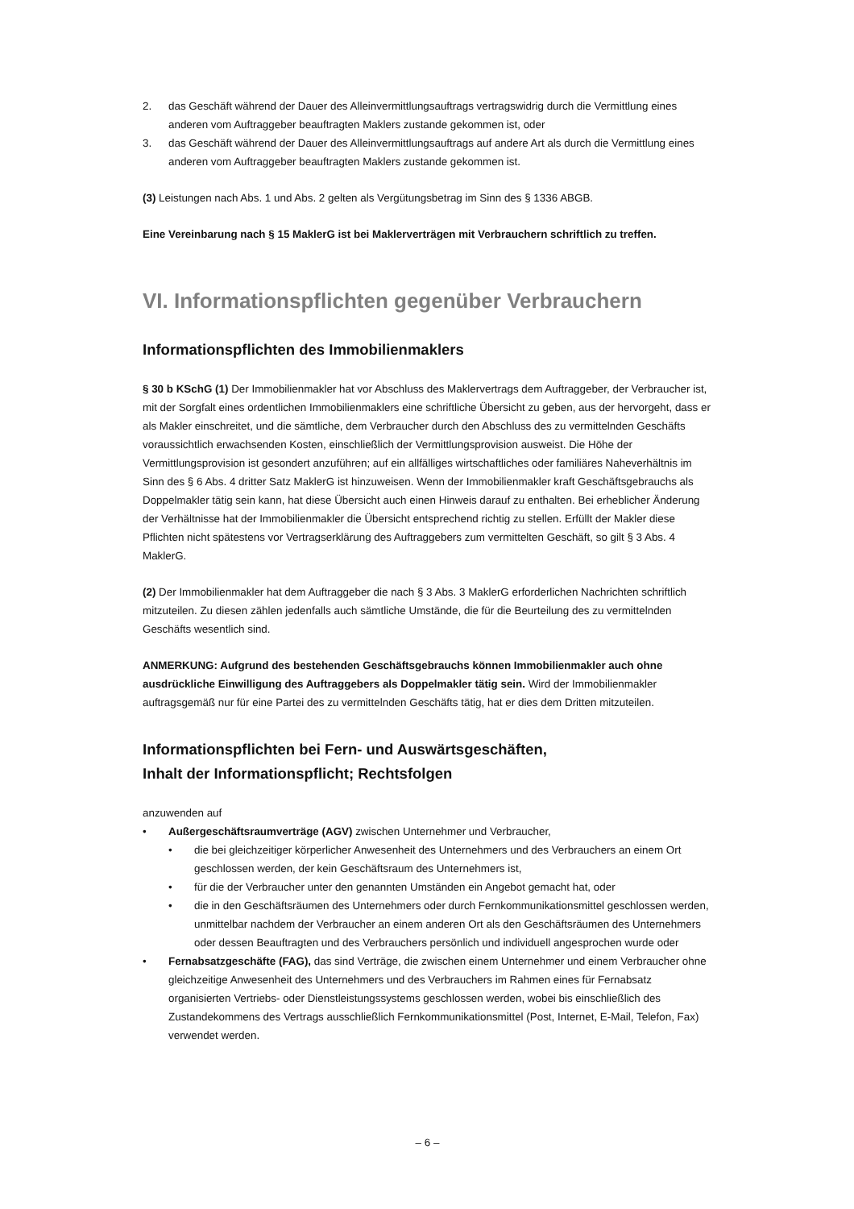2. das Geschäft während der Dauer des Alleinvermittlungsauftrags vertragswidrig durch die Vermittlung eines anderen vom Auftraggeber beauftragten Maklers zustande gekommen ist, oder
3. das Geschäft während der Dauer des Alleinvermittlungsauftrags auf andere Art als durch die Vermittlung eines anderen vom Auftraggeber beauftragten Maklers zustande gekommen ist.
(3) Leistungen nach Abs. 1 und Abs. 2 gelten als Vergütungsbetrag im Sinn des § 1336 ABGB.
Eine Vereinbarung nach § 15 MaklerG ist bei Maklerverträgen mit Verbrauchern schriftlich zu treffen.
VI. Informationspflichten gegenüber Verbrauchern
Informationspflichten des Immobilienmaklers
§ 30 b KSchG (1) Der Immobilienmakler hat vor Abschluss des Maklervertrags dem Auftraggeber, der Verbraucher ist, mit der Sorgfalt eines ordentlichen Immobilienmaklers eine schriftliche Übersicht zu geben, aus der hervorgeht, dass er als Makler einschreitet, und die sämtliche, dem Verbraucher durch den Abschluss des zu vermittelnden Geschäfts voraussichtlich erwachsenden Kosten, einschließlich der Vermittlungsprovision ausweist. Die Höhe der Vermittlungsprovision ist gesondert anzuführen; auf ein allfälliges wirtschaftliches oder familiäres Naheverhältnis im Sinn des § 6 Abs. 4 dritter Satz MaklerG ist hinzuweisen. Wenn der Immobilienmakler kraft Geschäftsgebrauchs als Doppelmakler tätig sein kann, hat diese Übersicht auch einen Hinweis darauf zu enthalten. Bei erheblicher Änderung der Verhältnisse hat der Immobilienmakler die Übersicht entsprechend richtig zu stellen. Erfüllt der Makler diese Pflichten nicht spätestens vor Vertragserklärung des Auftraggebers zum vermittelten Geschäft, so gilt § 3 Abs. 4 MaklerG.
(2) Der Immobilienmakler hat dem Auftraggeber die nach § 3 Abs. 3 MaklerG erforderlichen Nachrichten schriftlich mitzuteilen. Zu diesen zählen jedenfalls auch sämtliche Umstände, die für die Beurteilung des zu vermittelnden Geschäfts wesentlich sind.
ANMERKUNG: Aufgrund des bestehenden Geschäftsgebrauchs können Immobilienmakler auch ohne ausdrückliche Einwilligung des Auftraggebers als Doppelmakler tätig sein. Wird der Immobilienmakler auftragsgemäß nur für eine Partei des zu vermittelnden Geschäfts tätig, hat er dies dem Dritten mitzuteilen.
Informationspflichten bei Fern- und Auswärtsgeschäften,
Inhalt der Informationspflicht; Rechtsfolgen
anzuwenden auf
• Außergeschäftsraumverträge (AGV) zwischen Unternehmer und Verbraucher,
• die bei gleichzeitiger körperlicher Anwesenheit des Unternehmers und des Verbrauchers an einem Ort geschlossen werden, der kein Geschäftsraum des Unternehmers ist,
• für die der Verbraucher unter den genannten Umständen ein Angebot gemacht hat, oder
• die in den Geschäftsräumen des Unternehmers oder durch Fernkommunikationsmittel geschlossen werden, unmittelbar nachdem der Verbraucher an einem anderen Ort als den Geschäftsräumen des Unternehmers oder dessen Beauftragten und des Verbrauchers persönlich und individuell angesprochen wurde oder
• Fernabsatzgeschäfte (FAG), das sind Verträge, die zwischen einem Unternehmer und einem Verbraucher ohne gleichzeitige Anwesenheit des Unternehmers und des Verbrauchers im Rahmen eines für Fernabsatz organisierten Vertriebs- oder Dienstleistungssystems geschlossen werden, wobei bis einschließlich des Zustandekommens des Vertrags ausschließlich Fernkommunikationsmittel (Post, Internet, E-Mail, Telefon, Fax) verwendet werden.
– 6 –